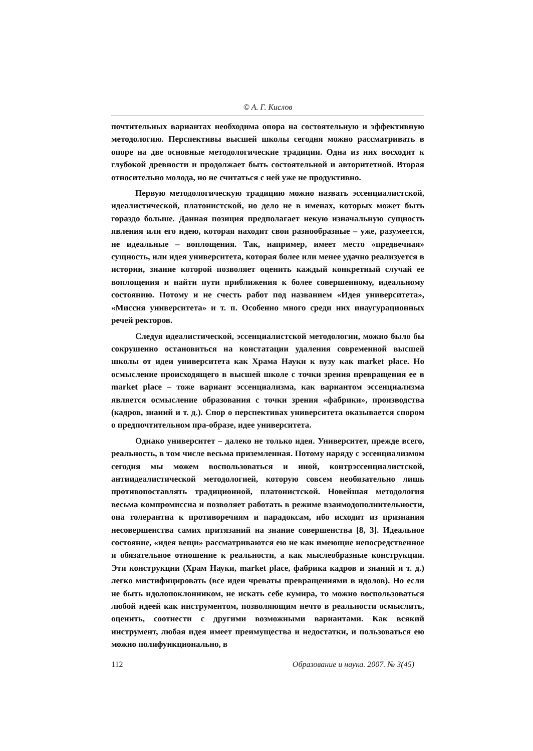© А. Г. Кислов
почтительных вариантах необходима опора на состоятельную и эффективную методологию. Перспективы высшей школы сегодня можно рассматривать в опоре на две основные методологические традиции. Одна из них восходит к глубокой древности и продолжает быть состоятельной и авторитетной. Вторая относительно молода, но не считаться с ней уже не продуктивно.
Первую методологическую традицию можно назвать эссенциалистской, идеалистической, платонистской, но дело не в именах, которых может быть гораздо больше. Данная позиция предполагает некую изначальную сущность явления или его идею, которая находит свои разнообразные – уже, разумеется, не идеальные – воплощения. Так, например, имеет место «предвечная» сущность, или идея университета, которая более или менее удачно реализуется в истории, знание которой позволяет оценить каждый конкретный случай ее воплощения и найти пути приближения к более совершенному, идеальному состоянию. Потому и не счесть работ под названием «Идея университета», «Миссия университета» и т. п. Особенно много среди них инаугурационных речей ректоров.
Следуя идеалистической, эссенциалистской методологии, можно было бы сокрушенно остановиться на констатации удаления современной высшей школы от идеи университета как Храма Науки к вузу как market place. Но осмысление происходящего в высшей школе с точки зрения превращения ее в market place – тоже вариант эссенциализма, как вариантом эссенциализма является осмысление образования с точки зрения «фабрики», производства (кадров, знаний и т. д.). Спор о перспективах университета оказывается спором о предпочтительном пра-образе, идее университета.
Однако университет – далеко не только идея. Университет, прежде всего, реальность, в том числе весьма приземленная. Потому наряду с эссенциализмом сегодня мы можем воспользоваться и иной, контрэссенциалистской, антиидеалистической методологией, которую совсем необязательно лишь противопоставлять традиционной, платонистской. Новейшая методология весьма компромиссна и позволяет работать в режиме взаимодополнительности, она толерантна к противоречиям и парадоксам, ибо исходит из признания несовершенства самих притязаний на знание совершенства [8, 3]. Идеальное состояние, «идея вещи» рассматриваются ею не как имеющие непосредственное и обязательное отношение к реальности, а как мыслеобразные конструкции. Эти конструкции (Храм Науки, market place, фабрика кадров и знаний и т. д.) легко мистифицировать (все идеи чреваты превращениями в идолов). Но если не быть идолопоклонником, не искать себе кумира, то можно воспользоваться любой идеей как инструментом, позволяющим нечто в реальности осмыслить, оценить, соотнести с другими возможными вариантами. Как всякий инструмент, любая идея имеет преимущества и недостатки, и пользоваться ею можно полифункционально, в
112 Образование и наука. 2007. № 3(45)